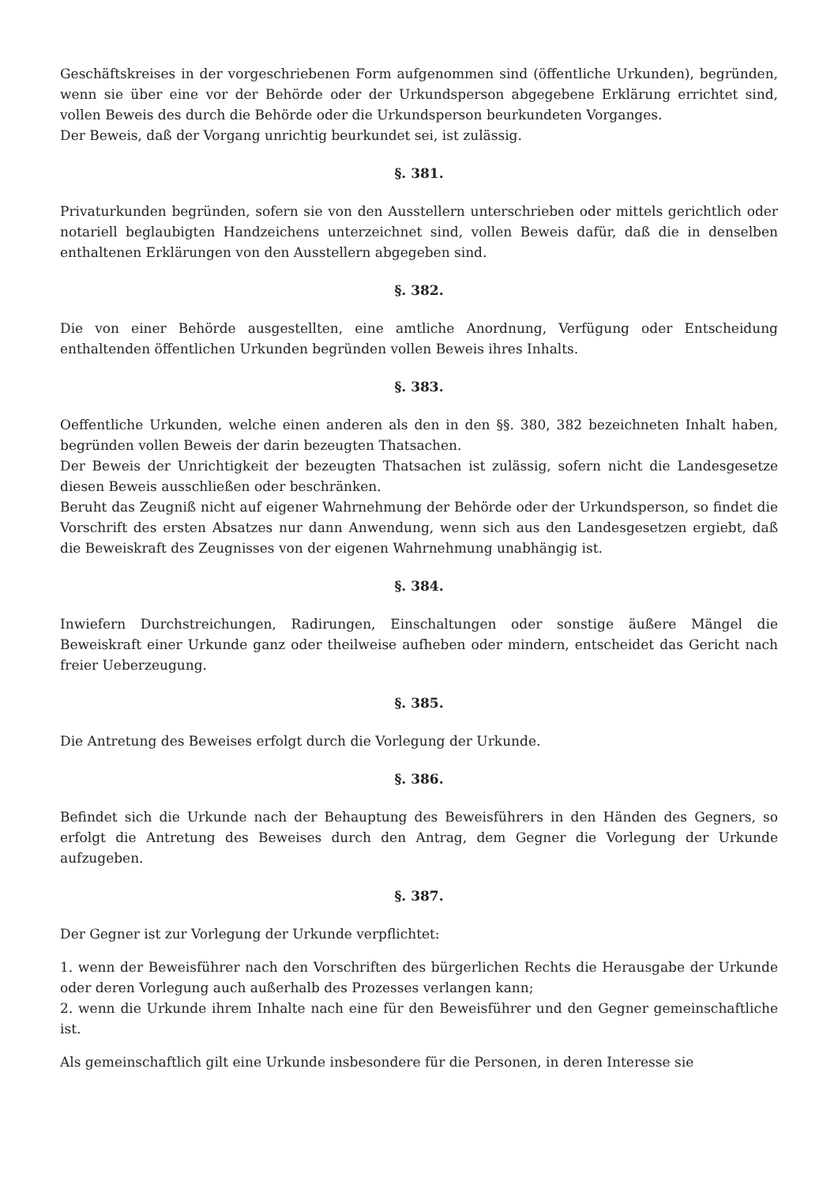Geschäftskreises in der vorgeschriebenen Form aufgenommen sind (öffentliche Urkunden), begründen, wenn sie über eine vor der Behörde oder der Urkundsperson abgegebene Erklärung errichtet sind, vollen Beweis des durch die Behörde oder die Urkundsperson beurkundeten Vorganges.
Der Beweis, daß der Vorgang unrichtig beurkundet sei, ist zulässig.
§. 381.
Privaturkunden begründen, sofern sie von den Ausstellern unterschrieben oder mittels gerichtlich oder notariell beglaubigten Handzeichens unterzeichnet sind, vollen Beweis dafür, daß die in denselben enthaltenen Erklärungen von den Ausstellern abgegeben sind.
§. 382.
Die von einer Behörde ausgestellten, eine amtliche Anordnung, Verfügung oder Entscheidung enthaltenden öffentlichen Urkunden begründen vollen Beweis ihres Inhalts.
§. 383.
Oeffentliche Urkunden, welche einen anderen als den in den §§. 380, 382 bezeichneten Inhalt haben, begründen vollen Beweis der darin bezeugten Thatsachen.
Der Beweis der Unrichtigkeit der bezeugten Thatsachen ist zulässig, sofern nicht die Landesgesetze diesen Beweis ausschließen oder beschränken.
Beruht das Zeugniß nicht auf eigener Wahrnehmung der Behörde oder der Urkundsperson, so findet die Vorschrift des ersten Absatzes nur dann Anwendung, wenn sich aus den Landesgesetzen ergiebt, daß die Beweiskraft des Zeugnisses von der eigenen Wahrnehmung unabhängig ist.
§. 384.
Inwiefern Durchstreichungen, Radirungen, Einschaltungen oder sonstige äußere Mängel die Beweiskraft einer Urkunde ganz oder theilweise aufheben oder mindern, entscheidet das Gericht nach freier Ueberzeugung.
§. 385.
Die Antretung des Beweises erfolgt durch die Vorlegung der Urkunde.
§. 386.
Befindet sich die Urkunde nach der Behauptung des Beweisführers in den Händen des Gegners, so erfolgt die Antretung des Beweises durch den Antrag, dem Gegner die Vorlegung der Urkunde aufzugeben.
§. 387.
Der Gegner ist zur Vorlegung der Urkunde verpflichtet:
1. wenn der Beweisführer nach den Vorschriften des bürgerlichen Rechts die Herausgabe der Urkunde oder deren Vorlegung auch außerhalb des Prozesses verlangen kann;
2. wenn die Urkunde ihrem Inhalte nach eine für den Beweisführer und den Gegner gemeinschaftliche ist.
Als gemeinschaftlich gilt eine Urkunde insbesondere für die Personen, in deren Interesse sie